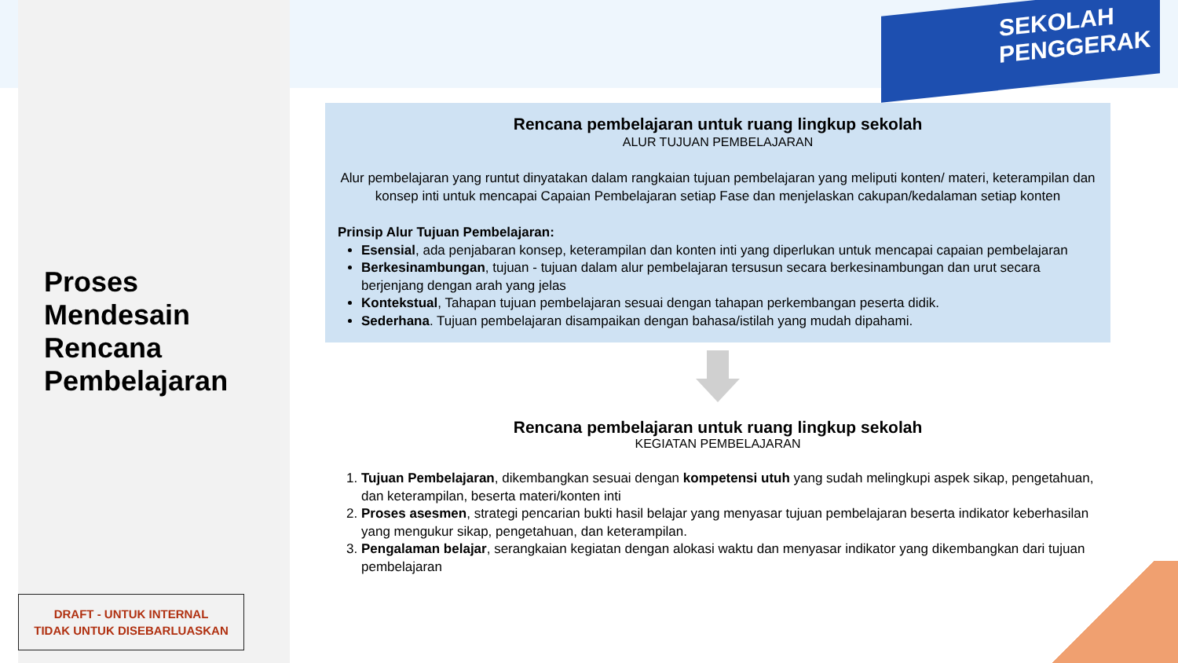SEKOLAH
PENGGERAK
Proses
Mendesain
Rencana
Pembelajaran
DRAFT - UNTUK INTERNAL
TIDAK UNTUK DISEBARLUASKAN
Rencana pembelajaran untuk ruang lingkup sekolah
ALUR TUJUAN PEMBELAJARAN
Alur pembelajaran yang runtut dinyatakan dalam rangkaian tujuan pembelajaran yang meliputi konten/ materi, keterampilan dan konsep inti untuk mencapai Capaian Pembelajaran setiap Fase dan menjelaskan cakupan/kedalaman setiap konten
Prinsip Alur Tujuan Pembelajaran:
Esensial, ada penjabaran konsep, keterampilan dan konten inti yang diperlukan untuk mencapai capaian pembelajaran
Berkesinambungan, tujuan - tujuan dalam alur pembelajaran tersusun secara berkesinambungan dan urut secara berjenjang dengan arah yang jelas
Kontekstual, Tahapan tujuan pembelajaran sesuai dengan tahapan perkembangan peserta didik.
Sederhana. Tujuan pembelajaran disampaikan dengan bahasa/istilah yang mudah dipahami.
Rencana pembelajaran untuk ruang lingkup sekolah
KEGIATAN PEMBELAJARAN
1. Tujuan Pembelajaran, dikembangkan sesuai dengan kompetensi utuh yang sudah melingkupi aspek sikap, pengetahuan, dan keterampilan, beserta materi/konten inti
2. Proses asesmen, strategi pencarian bukti hasil belajar yang menyasar tujuan pembelajaran beserta indikator keberhasilan yang mengukur sikap, pengetahuan, dan keterampilan.
3. Pengalaman belajar, serangkaian kegiatan dengan alokasi waktu dan menyasar indikator yang dikembangkan dari tujuan pembelajaran